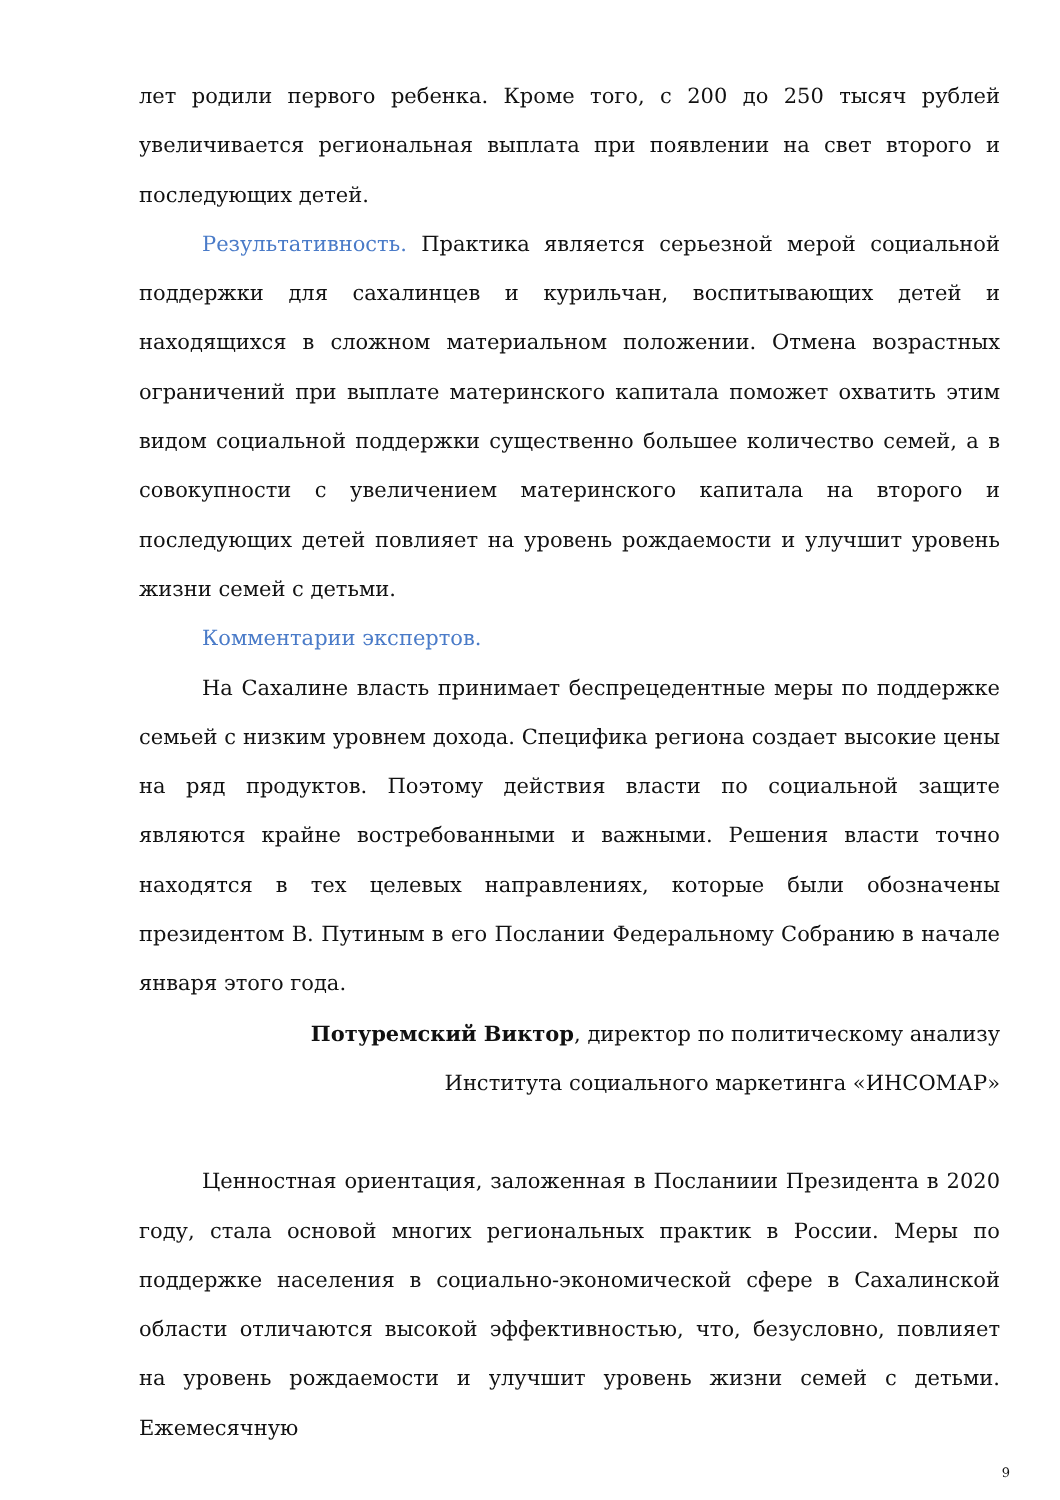лет родили первого ребенка. Кроме того, с 200 до 250 тысяч рублей увеличивается региональная выплата при появлении на свет второго и последующих детей.
Результативность. Практика является серьезной мерой социальной поддержки для сахалинцев и курильчан, воспитывающих детей и находящихся в сложном материальном положении. Отмена возрастных ограничений при выплате материнского капитала поможет охватить этим видом социальной поддержки существенно большее количество семей, а в совокупности с увеличением материнского капитала на второго и последующих детей повлияет на уровень рождаемости и улучшит уровень жизни семей с детьми.
Комментарии экспертов.
На Сахалине власть принимает беспрецедентные меры по поддержке семьей с низким уровнем дохода. Специфика региона создает высокие цены на ряд продуктов. Поэтому действия власти по социальной защите являются крайне востребованными и важными. Решения власти точно находятся в тех целевых направлениях, которые были обозначены президентом В. Путиным в его Послании Федеральному Собранию в начале января этого года.
Потуремский Виктор, директор по политическому анализу
Института социального маркетинга «ИНСОМАР»
Ценностная ориентация, заложенная в Посланиии Президента в 2020 году, стала основой многих региональных практик в России. Меры по поддержке населения в социально-экономической сфере в Сахалинской области отличаются высокой эффективностью, что, безусловно, повлияет на уровень рождаемости и улучшит уровень жизни семей с детьми. Ежемесячную
9